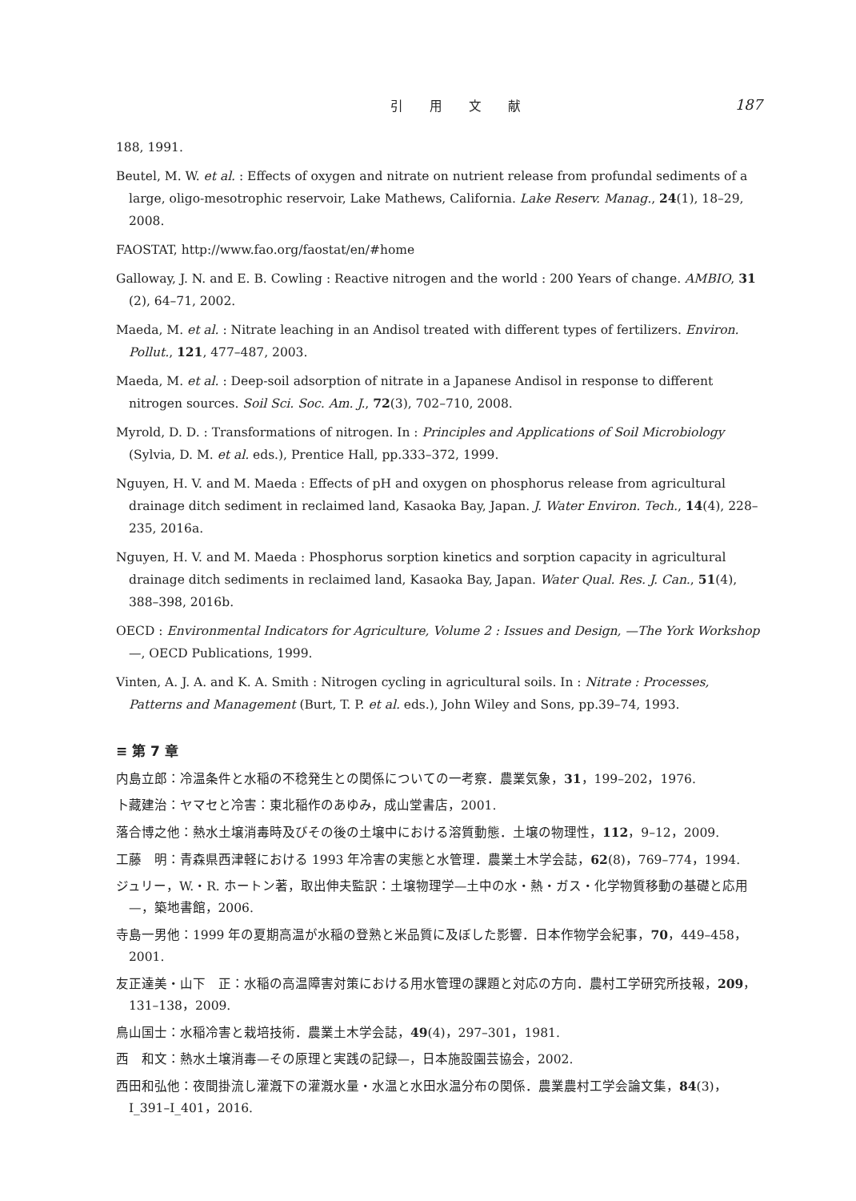引 用 文 献 187
188, 1991.
Beutel, M. W. et al. : Effects of oxygen and nitrate on nutrient release from profundal sediments of a large, oligo-mesotrophic reservoir, Lake Mathews, California. Lake Reserv. Manag., 24(1), 18–29, 2008.
FAOSTAT, http://www.fao.org/faostat/en/#home
Galloway, J. N. and E. B. Cowling : Reactive nitrogen and the world : 200 Years of change. AMBIO, 31 (2), 64–71, 2002.
Maeda, M. et al. : Nitrate leaching in an Andisol treated with different types of fertilizers. Environ. Pollut., 121, 477–487, 2003.
Maeda, M. et al. : Deep-soil adsorption of nitrate in a Japanese Andisol in response to different nitrogen sources. Soil Sci. Soc. Am. J., 72(3), 702–710, 2008.
Myrold, D. D. : Transformations of nitrogen. In : Principles and Applications of Soil Microbiology (Sylvia, D. M. et al. eds.), Prentice Hall, pp.333–372, 1999.
Nguyen, H. V. and M. Maeda : Effects of pH and oxygen on phosphorus release from agricultural drainage ditch sediment in reclaimed land, Kasaoka Bay, Japan. J. Water Environ. Tech., 14(4), 228–235, 2016a.
Nguyen, H. V. and M. Maeda : Phosphorus sorption kinetics and sorption capacity in agricultural drainage ditch sediments in reclaimed land, Kasaoka Bay, Japan. Water Qual. Res. J. Can., 51(4), 388–398, 2016b.
OECD : Environmental Indicators for Agriculture, Volume 2 : Issues and Design, —The York Workshop —, OECD Publications, 1999.
Vinten, A. J. A. and K. A. Smith : Nitrogen cycling in agricultural soils. In : Nitrate : Processes, Patterns and Management (Burt, T. P. et al. eds.), John Wiley and Sons, pp.39–74, 1993.
≡ 第 7 章
内島立郎：冷温条件と水稲の不稔発生との関係についての一考察．農業気象，31，199–202，1976.
卜藏建治：ヤマセと冷害：東北稲作のあゆみ，成山堂書店，2001.
落合博之他：熱水土壌消毒時及びその後の土壌中における溶質動態．土壌の物理性，112，9–12，2009.
工藤　明：青森県西津軽における 1993 年冷害の実態と水管理．農業土木学会誌，62(8)，769–774，1994.
ジュリー，W.・R. ホートン著，取出伸夫監訳：土壌物理学—土中の水・熱・ガス・化学物質移動の基礎と応用—，築地書館，2006.
寺島一男他：1999 年の夏期高温が水稲の登熟と米品質に及ぼした影響．日本作物学会紀事，70，449–458，2001.
友正達美・山下　正：水稲の高温障害対策における用水管理の課題と対応の方向．農村工学研究所技報，209，131–138，2009.
鳥山国士：水稲冷害と栽培技術．農業土木学会誌，49(4)，297–301，1981.
西　和文：熱水土壌消毒—その原理と実践の記録—，日本施設園芸協会，2002.
西田和弘他：夜間掛流し灌漑下の灌漑水量・水温と水田水温分布の関係．農業農村工学会論文集，84(3)，Ⅰ_391–Ⅰ_401，2016.